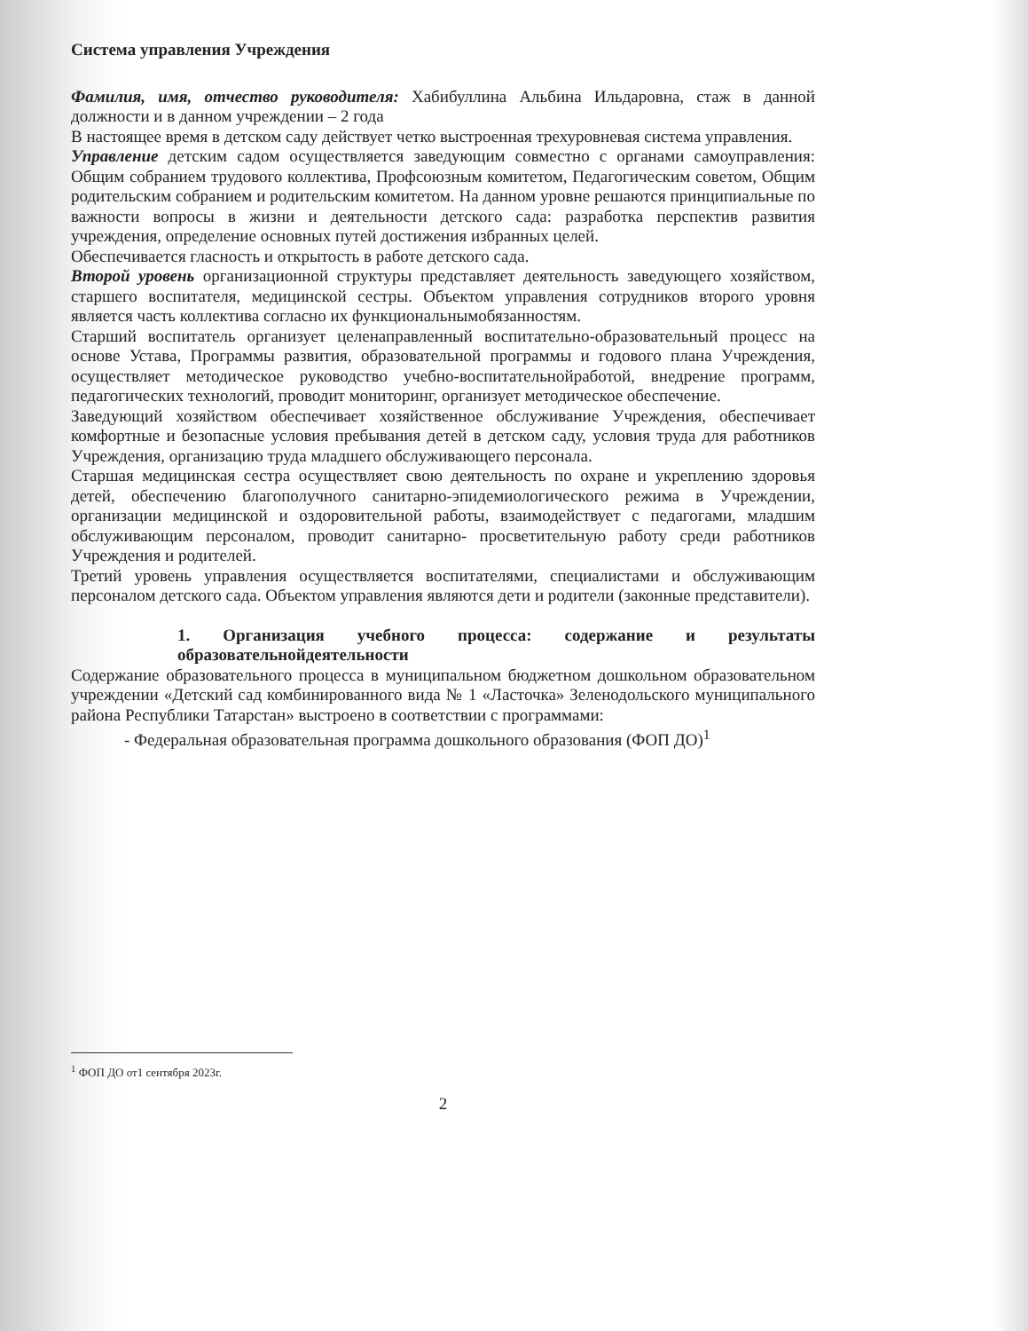Система управления Учреждения
Фамилия, имя, отчество руководителя: Хабибуллина Альбина Ильдаровна, стаж в данной должности и в данном учреждении – 2 года
В настоящее время в детском саду действует четко выстроенная трехуровневая система управления.
Управление детским садом осуществляется заведующим совместно с органами самоуправления: Общим собранием трудового коллектива, Профсоюзным комитетом, Педагогическим советом, Общим родительским собранием и родительским комитетом. На данном уровне решаются принципиальные по важности вопросы в жизни и деятельности детского сада: разработка перспектив развития учреждения, определение основных путей достижения избранных целей.
Обеспечивается гласность и открытость в работе детского сада.
Второй уровень организационной структуры представляет деятельность заведующего хозяйством, старшего воспитателя, медицинской сестры. Объектом управления сотрудников второго уровня является часть коллектива согласно их функциональнымобязанностям.
Старший воспитатель организует целенаправленный воспитательно-образовательный процесс на основе Устава, Программы развития, образовательной программы и годового плана Учреждения, осуществляет методическое руководство учебно-воспитательнойработой, внедрение программ, педагогических технологий, проводит мониторинг, организует методическое обеспечение.
Заведующий хозяйством обеспечивает хозяйственное обслуживание Учреждения, обеспечивает комфортные и безопасные условия пребывания детей в детском саду, условия труда для работников Учреждения, организацию труда младшего обслуживающего персонала.
Старшая медицинская сестра осуществляет свою деятельность по охране и укреплению здоровья детей, обеспечению благополучного санитарно-эпидемиологического режима в Учреждении, организации медицинской и оздоровительной работы, взаимодействует с педагогами, младшим обслуживающим персоналом, проводит санитарно- просветительную работу среди работников Учреждения и родителей.
Третий уровень управления осуществляется воспитателями, специалистами и обслуживающим персоналом детского сада. Объектом управления являются дети и родители (законные представители).
1. Организация учебного процесса: содержание и результаты образовательнойдеятельности
Содержание образовательного процесса в муниципальном бюджетном дошкольном образовательном учреждении «Детский сад комбинированного вида № 1 «Ласточка» Зеленодольского муниципального района Республики Татарстан» выстроено в соответствии с программами:
- Федеральная образовательная программа дошкольного образования (ФОП ДО)<sup>1</sup>
<sup>1</sup> ФОП ДО от1 сентября 2023г.
2